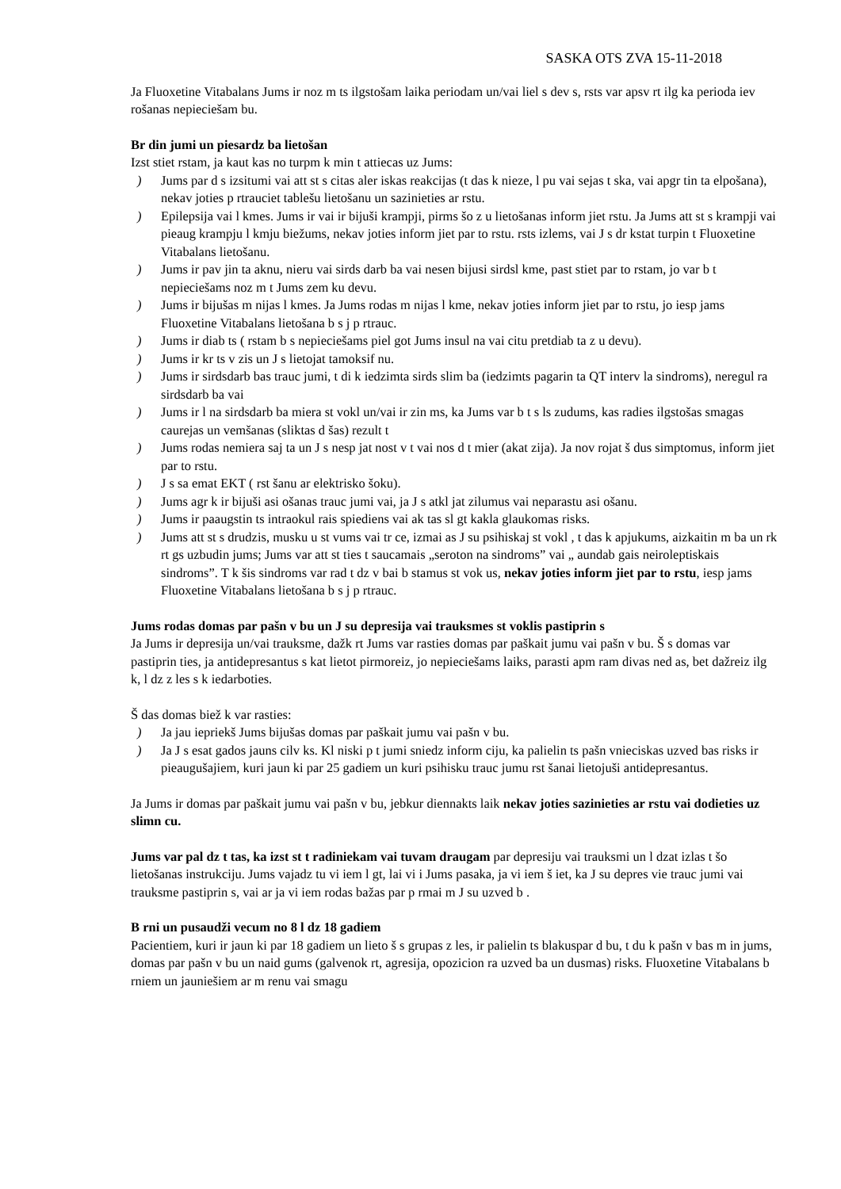SASKA OTS ZVA 15-11-2018
Ja Fluoxetine Vitabalans Jums ir noz m ts ilgstošam laika periodam un/vai liel s dev s, rsts var apsv rt ilg ka perioda iev rošanas nepieciešam bu.
Br din jumi un piesardz ba lietošan
Izst stiet rstam, ja kaut kas no turpm k min t attiecas uz Jums:
) Jums par d s izsitumi vai att st s citas aler iskas reakcijas (t das k nieze, l pu vai sejas t ska, vai apgr tin ta elpošana), nekav joties p rtrauciet tablešu lietošanu un sazinieties ar rstu.
) Epilepsija vai l kmes. Jums ir vai ir bijuši krampji, pirms šo z u lietošanas inform jiet rstu. Ja Jums att st s krampji vai pieaug krampju l kmju biežums, nekav joties inform jiet par to rstu. rsts izlems, vai J s dr kstat turpin t Fluoxetine Vitabalans lietošanu.
) Jums ir pav jin ta aknu, nieru vai sirds darb ba vai nesen bijusi sirdsl kme, past stiet par to rstam, jo var b t nepieciešams noz m t Jums zem ku devu.
) Jums ir bijušas m nijas l kmes. Ja Jums rodas m nijas l kme, nekav joties inform jiet par to rstu, jo iesp jams Fluoxetine Vitabalans lietošana b s j p rtrauc.
) Jums ir diab ts ( rstam b s nepieciešams piel got Jums insul na vai citu pretdiab ta z u devu).
) Jums ir kr ts v zis un J s lietojat tamoksif nu.
) Jums ir sirdsdarb bas trauc jumi, t di k iedzimta sirds slim ba (iedzimts pagarin ta QT interv la sindroms), neregul ra sirdsdarb ba vai
) Jums ir l na sirdsdarb ba miera st vokl un/vai ir zin ms, ka Jums var b t s ls zudums, kas radies ilgstošas smagas caurejas un vemšanas (sliktas d šas) rezult t
) Jums rodas nemiera saj ta un J s nesp jat nost v t vai nos d t mier (akat zija). Ja nov rojat š dus simptomus, inform jiet par to rstu.
) J s sa emat EKT ( rst šanu ar elektrisko šoku).
) Jums agr k ir bijuši asi ošanas trauc jumi vai, ja J s atkl jat zilumus vai neparastu asi ošanu.
) Jums ir paaugstin ts intraokul rais spiediens vai ak tas sl gt kakla glaukomas risks.
) Jums att st s drudzis, musku u st vums vai tr ce, izmai as J su psihiskaj st vokl , t das k apjukums, aizkaitin m ba un rk rt gs uzbudin jums; Jums var att st ties t saucamais „seroton na sindroms” vai „ aundab gais neiroleptiskais sindroms”. T k šis sindroms var rad t dz v bai b stamus st vok us, nekav joties inform jiet par to rstu, iesp jams Fluoxetine Vitabalans lietošana b s j p rtrauc.
Jums rodas domas par pašn v bu un J su depresija vai trauksmes st voklis pastiprin s
Ja Jums ir depresija un/vai trauksme, dažk rt Jums var rasties domas par paškait jumu vai pašn v bu. Š s domas var pastiprin ties, ja antidepresantus s kat lietot pirmoreiz, jo nepieciešams laiks, parasti apm ram divas ned as, bet dažreiz ilg k, l dz z les s k iedarboties.
Š das domas biež k var rasties:
) Ja jau iepriekš Jums bijušas domas par paškait jumu vai pašn v bu.
) Ja J s esat gados jauns cilv ks. Kl niski p t jumi sniedz inform ciju, ka palielin ts pašn vnieciskas uzved bas risks ir pieaugušajiem, kuri jaun ki par 25 gadiem un kuri psihisku trauc jumu rst šanai lietojuši antidepresantus.
Ja Jums ir domas par paškait jumu vai pašn v bu, jebkur diennakts laik nekav joties sazinieties ar rstu vai dodieties uz slimn cu.
Jums var pal dz t tas, ka izst st t radiniekam vai tuvam draugam par depresiju vai trauksmi un l dzat izlas t šo lietošanas instrukciju. Jums vajadz tu vi iem l gt, lai vi i Jums pasaka, ja vi iem š iet, ka J su depres vie trauc jumi vai trauksme pastiprin s, vai ar ja vi iem rodas bažas par p rmai m J su uzved b .
B rni un pusaudži vecum no 8 l dz 18 gadiem
Pacientiem, kuri ir jaun ki par 18 gadiem un lieto š s grupas z les, ir palielin ts blakuspar d bu, t du k pašn v bas m in jums, domas par pašn v bu un naid gums (galvenok rt, agresija, opozicion ra uzved ba un dusmas) risks. Fluoxetine Vitabalans b rniem un jauniešiem ar m renu vai smagu